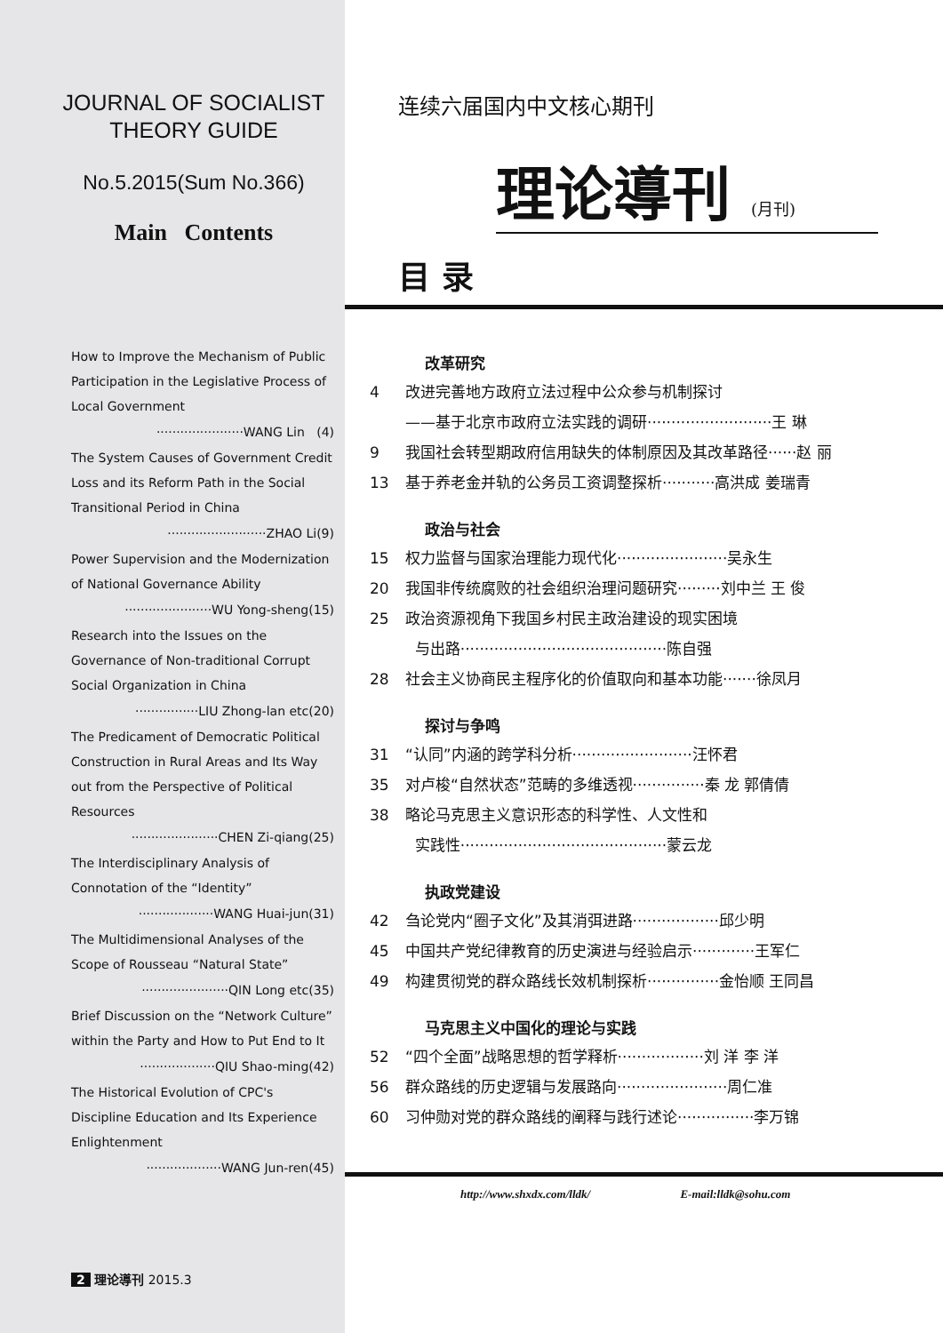JOURNAL OF SOCIALIST
THEORY GUIDE
No.5.2015(Sum No.366)
Main Contents
How to Improve the Mechanism of Public Participation in the Legislative Process of Local Government
······················WANG Lin (4)
The System Causes of Government Credit Loss and its Reform Path in the Social Transitional Period in China
·························ZHAO Li(9)
Power Supervision and the Modernization of National Governance Ability
······················WU Yong-sheng(15)
Research into the Issues on the Governance of Non-traditional Corrupt Social Organization in China
················LIU Zhong-lan etc(20)
The Predicament of Democratic Political Construction in Rural Areas and Its Way out from the Perspective of Political Resources
······················CHEN Zi-qiang(25)
The Interdisciplinary Analysis of Connotation of the “Identity”
···················WANG Huai-jun(31)
The Multidimensional Analyses of the Scope of Rousseau “Natural State”
······················QIN Long etc(35)
Brief Discussion on the “Network Culture” within the Party and How to Put End to It
···················QIU Shao-ming(42)
The Historical Evolution of CPC's Discipline Education and Its Experience Enlightenment
···················WANG Jun-ren(45)
2 理论導刊 2015.3
连续六届国内中文核心期刊
理论導刊 (月刊)
目 录
改革研究
4 改进完善地方政府立法过程中公众参与机制探讨
——基于北京市政府立法实践的调研··························王 琳
9 我国社会转型期政府信用缺失的体制原因及其改革路径······赵 丽
13 基于养老金并轨的公务员工资调整探析···········高洪成 姜瑞青
政治与社会
15 权力监督与国家治理能力现代化·······················吴永生
20 我国非传统腐败的社会组织治理问题研究·········刘中兰 王 俊
25 政治资源视角下我国乡村民主政治建设的现实困境
与出路···········································陈自强
28 社会主义协商民主程序化的价值取向和基本功能·······徐凤月
探讨与争鸣
31 “认同”内涵的跨学科分析·························汪怀君
35 对卢梭“自然状态”范畴的多维透视···············秦 龙 郭倩倩
38 略论马克思主义意识形态的科学性、人文性和
实践性···········································蒙云龙
执政党建设
42 刍论党内“圈子文化”及其消弭进路··················邱少明
45 中国共产党纪律教育的历史演进与经验启示·············王军仁
49 构建贯彻党的群众路线长效机制探析···············金怡顺 王同昌
马克思主义中国化的理论与实践
52 “四个全面”战略思想的哲学释析··················刘 洋 李 洋
56 群众路线的历史逻辑与发展路向·······················周仁准
60 习仲勋对党的群众路线的阐释与践行述论················李万锦
http://www.shxdx.com/lldk/ E-mail:lldk@sohu.com